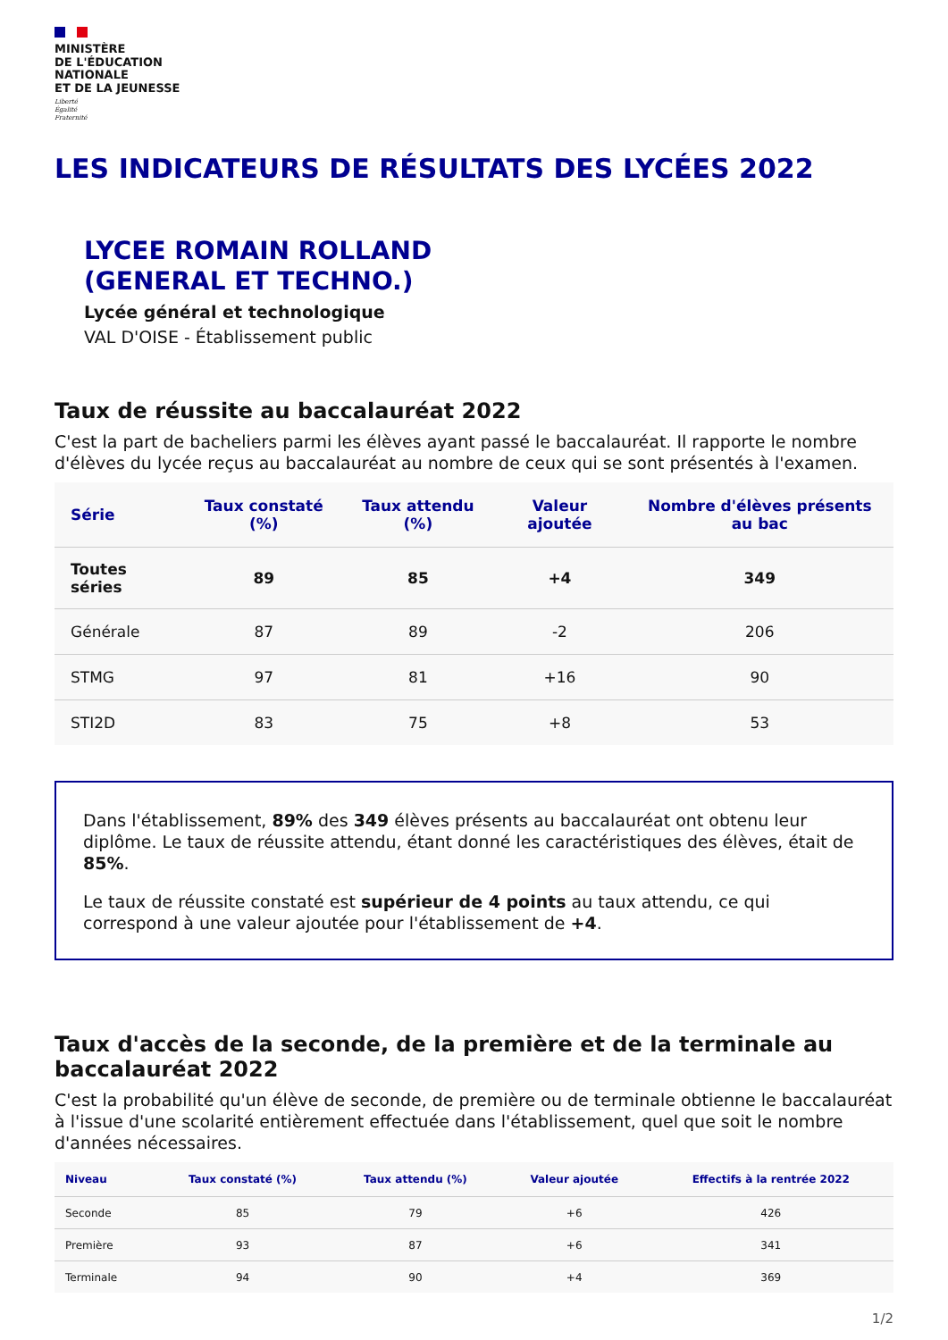MINISTÈRE
DE L'ÉDUCATION
NATIONALE
ET DE LA JEUNESSE
Liberté
Égalité
Fraternité
LES INDICATEURS DE RÉSULTATS DES LYCÉES 2022
LYCEE ROMAIN ROLLAND
(GENERAL ET TECHNO.)
Lycée général et technologique
VAL D'OISE - Établissement public
Taux de réussite au baccalauréat 2022
C'est la part de bacheliers parmi les élèves ayant passé le baccalauréat. Il rapporte le nombre d'élèves du lycée reçus au baccalauréat au nombre de ceux qui se sont présentés à l'examen.
| Série | Taux constaté (%) | Taux attendu (%) | Valeur ajoutée | Nombre d'élèves présents au bac |
| --- | --- | --- | --- | --- |
| Toutes séries | 89 | 85 | +4 | 349 |
| Générale | 87 | 89 | -2 | 206 |
| STMG | 97 | 81 | +16 | 90 |
| STI2D | 83 | 75 | +8 | 53 |
Dans l'établissement, 89% des 349 élèves présents au baccalauréat ont obtenu leur diplôme. Le taux de réussite attendu, étant donné les caractéristiques des élèves, était de 85%.
Le taux de réussite constaté est supérieur de 4 points au taux attendu, ce qui correspond à une valeur ajoutée pour l'établissement de +4.
Taux d'accès de la seconde, de la première et de la terminale au baccalauréat 2022
C'est la probabilité qu'un élève de seconde, de première ou de terminale obtienne le baccalauréat à l'issue d'une scolarité entièrement effectuée dans l'établissement, quel que soit le nombre d'années nécessaires.
| Niveau | Taux constaté (%) | Taux attendu (%) | Valeur ajoutée | Effectifs à la rentrée 2022 |
| --- | --- | --- | --- | --- |
| Seconde | 85 | 79 | +6 | 426 |
| Première | 93 | 87 | +6 | 341 |
| Terminale | 94 | 90 | +4 | 369 |
1/2